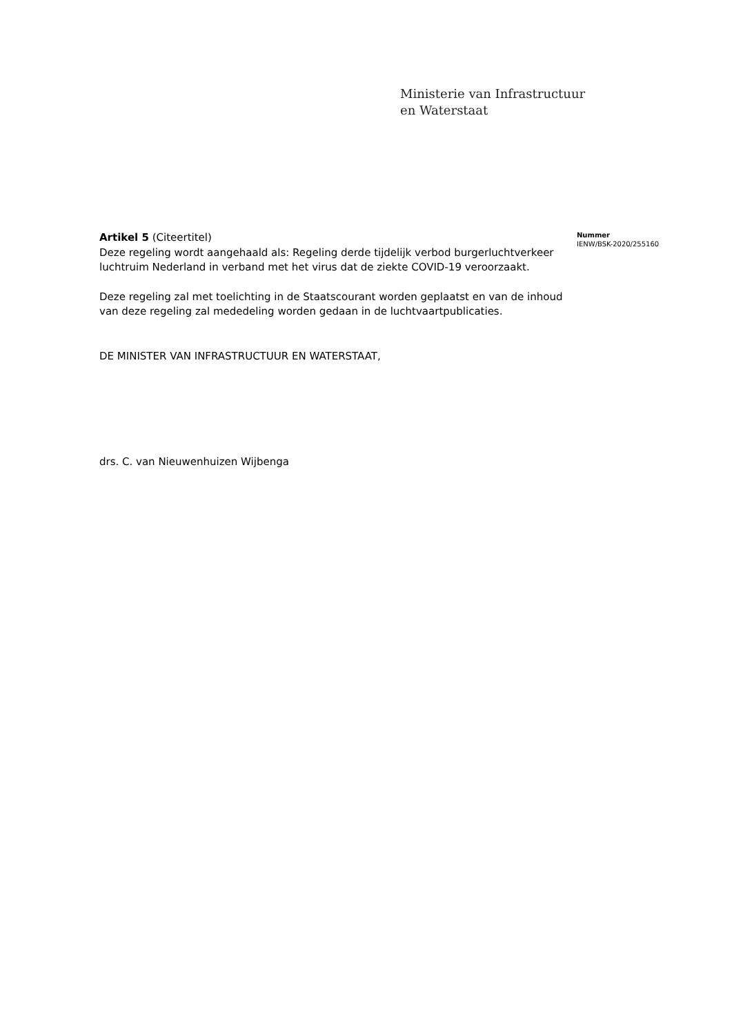Ministerie van Infrastructuur
en Waterstaat
Artikel 5 (Citeertitel)
Deze regeling wordt aangehaald als: Regeling derde tijdelijk verbod burgerluchtverkeer luchtruim Nederland in verband met het virus dat de ziekte COVID-19 veroorzaakt.
Deze regeling zal met toelichting in de Staatscourant worden geplaatst en van de inhoud van deze regeling zal mededeling worden gedaan in de luchtvaartpublicaties.
DE MINISTER VAN INFRASTRUCTUUR EN WATERSTAAT,
drs. C. van Nieuwenhuizen Wijbenga
Nummer
IENW/BSK-2020/255160